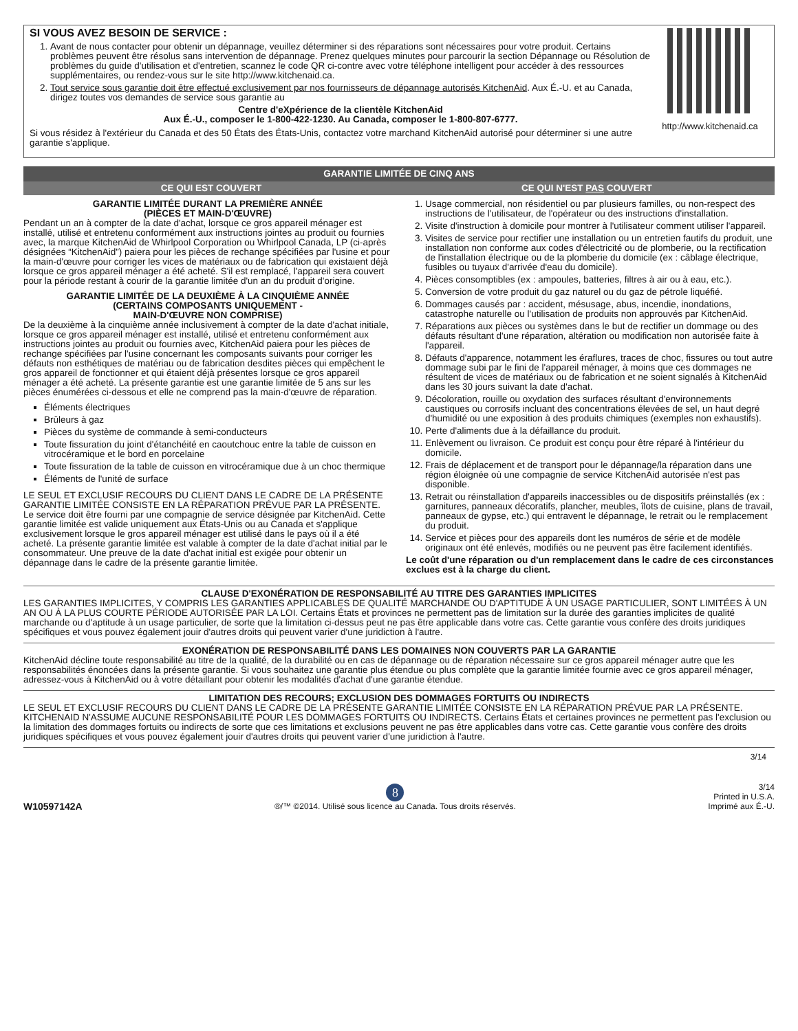http://www.kitchenaid.ca
SI VOUS AVEZ BESOIN DE SERVICE :
1. Avant de nous contacter pour obtenir un dépannage, veuillez déterminer si des réparations sont nécessaires pour votre produit. Certains problèmes peuvent être résolus sans intervention de dépannage. Prenez quelques minutes pour parcourir la section Dépannage ou Résolution de problèmes du guide d'utilisation et d'entretien, scannez le code QR ci-contre avec votre téléphone intelligent pour accéder à des ressources supplémentaires, ou rendez-vous sur le site http://www.kitchenaid.ca.
2. Tout service sous garantie doit être effectué exclusivement par nos fournisseurs de dépannage autorisés KitchenAid. Aux É.-U. et au Canada, dirigez toutes vos demandes de service sous garantie au
Centre d'eXpérience de la clientèle KitchenAid
Aux É.-U., composer le 1-800-422-1230. Au Canada, composer le 1-800-807-6777.
Si vous résidez à l'extérieur du Canada et des 50 États des États-Unis, contactez votre marchand KitchenAid autorisé pour déterminer si une autre garantie s'applique.
GARANTIE LIMITÉE DE CINQ ANS
CE QUI EST COUVERT CE QUI N'EST PAS COUVERT
GARANTIE LIMITÉE DURANT LA PREMIÈRE ANNÉE
(PIÈCES ET MAIN-D'ŒUVRE)
Pendant un an à compter de la date d'achat, lorsque ce gros appareil ménager est installé, utilisé et entretenu conformément aux instructions jointes au produit ou fournies avec, la marque KitchenAid de Whirlpool Corporation ou Whirlpool Canada, LP (ci-après désignées “KitchenAid”) paiera pour les pièces de rechange spécifiées par l'usine et pour la main-d'œuvre pour corriger les vices de matériaux ou de fabrication qui existaient déjà lorsque ce gros appareil ménager a été acheté. S'il est remplacé, l'appareil sera couvert pour la période restant à courir de la garantie limitée d'un an du produit d'origine.
GARANTIE LIMITÉE DE LA DEUXIÈME À LA CINQUIÈME ANNÉE
(CERTAINS COMPOSANTS UNIQUEMENT -
MAIN-D'ŒUVRE NON COMPRISE)
De la deuxième à la cinquième année inclusivement à compter de la date d'achat initiale, lorsque ce gros appareil ménager est installé, utilisé et entretenu conformément aux instructions jointes au produit ou fournies avec, KitchenAid paiera pour les pièces de rechange spécifiées par l'usine concernant les composants suivants pour corriger les défauts non esthétiques de matériau ou de fabrication desdites pièces qui empêchent le gros appareil de fonctionner et qui étaient déjà présentes lorsque ce gros appareil ménager a été acheté. La présente garantie est une garantie limitée de 5 ans sur les pièces énumérées ci-dessous et elle ne comprend pas la main-d'œuvre de réparation.
Éléments électriques
Brûleurs à gaz
Pièces du système de commande à semi-conducteurs
Toute fissuration du joint d'étanchéité en caoutchouc entre la table de cuisson en vitrocéramique et le bord en porcelaine
Toute fissuration de la table de cuisson en vitrocéramique due à un choc thermique
Éléments de l'unité de surface
LE SEUL ET EXCLUSIF RECOURS DU CLIENT DANS LE CADRE DE LA PRÉSENTE GARANTIE LIMITÉE CONSISTE EN LA RÉPARATION PRÉVUE PAR LA PRÉSENTE. Le service doit être fourni par une compagnie de service désignée par KitchenAid. Cette garantie limitée est valide uniquement aux États-Unis ou au Canada et s'applique exclusivement lorsque le gros appareil ménager est utilisé dans le pays où il a été acheté. La présente garantie limitée est valable à compter de la date d'achat initial par le consommateur. Une preuve de la date d'achat initial est exigée pour obtenir un dépannage dans le cadre de la présente garantie limitée.
1. Usage commercial, non résidentiel ou par plusieurs familles, ou non-respect des instructions de l'utilisateur, de l'opérateur ou des instructions d'installation.
2. Visite d'instruction à domicile pour montrer à l'utilisateur comment utiliser l'appareil.
3. Visites de service pour rectifier une installation ou un entretien fautifs du produit, une installation non conforme aux codes d'électricité ou de plomberie, ou la rectification de l'installation électrique ou de la plomberie du domicile (ex : câblage électrique, fusibles ou tuyaux d'arrivée d'eau du domicile).
4. Pièces consomptibles (ex : ampoules, batteries, filtres à air ou à eau, etc.).
5. Conversion de votre produit du gaz naturel ou du gaz de pétrole liquéfié.
6. Dommages causés par : accident, mésusage, abus, incendie, inondations, catastrophe naturelle ou l'utilisation de produits non approuvés par KitchenAid.
7. Réparations aux pièces ou systèmes dans le but de rectifier un dommage ou des défauts résultant d'une réparation, altération ou modification non autorisée faite à l'appareil.
8. Défauts d'apparence, notamment les éraflures, traces de choc, fissures ou tout autre dommage subi par le fini de l'appareil ménager, à moins que ces dommages ne résultent de vices de matériaux ou de fabrication et ne soient signalés à KitchenAid dans les 30 jours suivant la date d'achat.
9. Décoloration, rouille ou oxydation des surfaces résultant d'environnements caustiques ou corrosifs incluant des concentrations élevées de sel, un haut degré d'humidité ou une exposition à des produits chimiques (exemples non exhaustifs).
10. Perte d'aliments due à la défaillance du produit.
11. Enlèvement ou livraison. Ce produit est conçu pour être réparé à l'intérieur du domicile.
12. Frais de déplacement et de transport pour le dépannage/la réparation dans une région éloignée où une compagnie de service KitchenAid autorisée n'est pas disponible.
13. Retrait ou réinstallation d'appareils inaccessibles ou de dispositifs préinstallés (ex : garnitures, panneaux décoratifs, plancher, meubles, îlots de cuisine, plans de travail, panneaux de gypse, etc.) qui entravent le dépannage, le retrait ou le remplacement du produit.
14. Service et pièces pour des appareils dont les numéros de série et de modèle originaux ont été enlevés, modifiés ou ne peuvent pas être facilement identifiés.
Le coût d'une réparation ou d'un remplacement dans le cadre de ces circonstances exclues est à la charge du client.
CLAUSE D'EXONÉRATION DE RESPONSABILITÉ AU TITRE DES GARANTIES IMPLICITES
LES GARANTIES IMPLICITES, Y COMPRIS LES GARANTIES APPLICABLES DE QUALITÉ MARCHANDE OU D'APTITUDE À UN USAGE PARTICULIER, SONT LIMITÉES À UN AN OU À LA PLUS COURTE PÉRIODE AUTORISÉE PAR LA LOI. Certains États et provinces ne permettent pas de limitation sur la durée des garanties implicites de qualité marchande ou d'aptitude à un usage particulier, de sorte que la limitation ci-dessus peut ne pas être applicable dans votre cas. Cette garantie vous confère des droits juridiques spécifiques et vous pouvez également jouir d'autres droits qui peuvent varier d'une juridiction à l'autre.
EXONÉRATION DE RESPONSABILITÉ DANS LES DOMAINES NON COUVERTS PAR LA GARANTIE
KitchenAid décline toute responsabilité au titre de la qualité, de la durabilité ou en cas de dépannage ou de réparation nécessaire sur ce gros appareil ménager autre que les responsabilités énoncées dans la présente garantie. Si vous souhaitez une garantie plus étendue ou plus complète que la garantie limitée fournie avec ce gros appareil ménager, adressez-vous à KitchenAid ou à votre détaillant pour obtenir les modalités d'achat d'une garantie étendue.
LIMITATION DES RECOURS; EXCLUSION DES DOMMAGES FORTUITS OU INDIRECTS
LE SEUL ET EXCLUSIF RECOURS DU CLIENT DANS LE CADRE DE LA PRÉSENTE GARANTIE LIMITÉE CONSISTE EN LA RÉPARATION PRÉVUE PAR LA PRÉSENTE. KITCHENAID N'ASSUME AUCUNE RESPONSABILITÉ POUR LES DOMMAGES FORTUITS OU INDIRECTS. Certains États et certaines provinces ne permettent pas l'exclusion ou la limitation des dommages fortuits ou indirects de sorte que ces limitations et exclusions peuvent ne pas être applicables dans votre cas. Cette garantie vous confère des droits juridiques spécifiques et vous pouvez également jouir d'autres droits qui peuvent varier d'une juridiction à l'autre.
3/14
W10597142A
8
®/™ ©2014. Utilisé sous licence au Canada. Tous droits réservés.
3/14
Printed in U.S.A.
Imprimé aux É.-U.